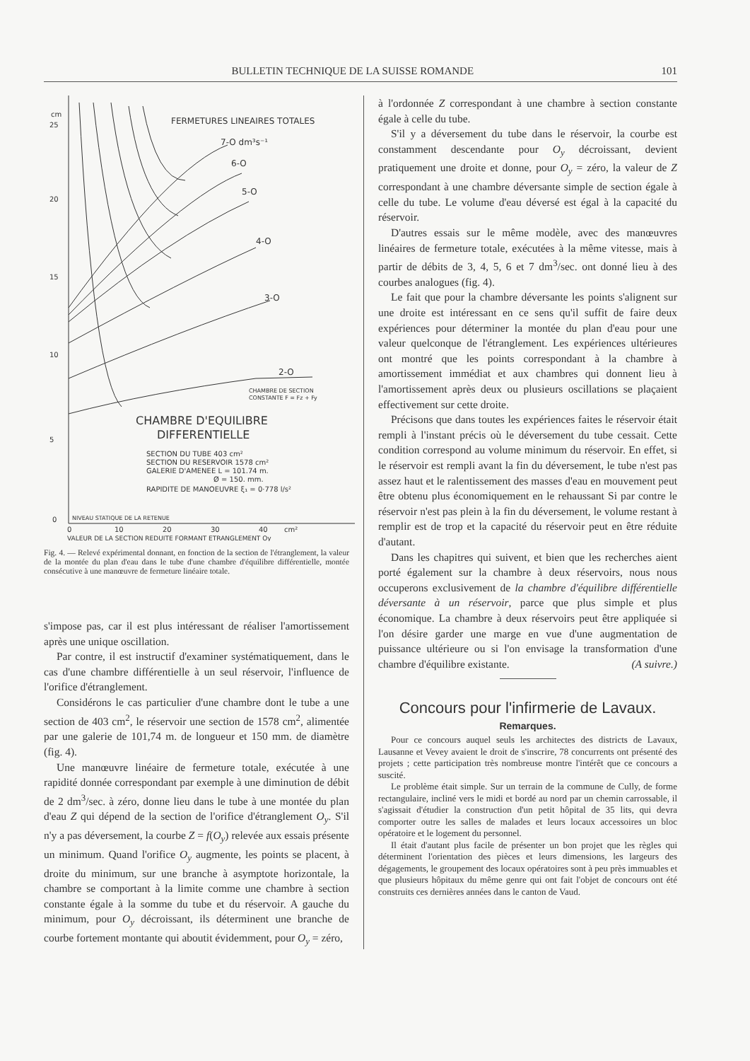BULLETIN TECHNIQUE DE LA SUISSE ROMANDE 101
cm
25
20
15
10
5
0
FERMETURES LINEAIRES TOTALES
7-O dm³s⁻¹
6-O
5-O
4-O
3-O
2-O
CHAMBRE DE SECTION
CONSTANTE F = Fz + Fy
CHAMBRE D'EQUILIBRE
DIFFERENTIELLE
SECTION DU TUBE 403 cm²
SECTION DU RESERVOIR 1578 cm²
GALERIE D'AMENEE L = 101.74 m.
Ø = 150. mm.
RAPIDITE DE MANOEUVRE ξ₁ = 0·778 l/s²
NIVEAU STATIQUE DE LA RETENUE
0
10
20
30
40
cm²
VALEUR DE LA SECTION REDUITE FORMANT ETRANGLEMENT Oy
Fig. 4. — Relevé expérimental donnant, en fonction de la section de l'étranglement, la valeur de la montée du plan d'eau dans le tube d'une chambre d'équilibre différentielle, montée consécutive à une manœuvre de fermeture linéaire totale.
s'impose pas, car il est plus intéressant de réaliser l'amortissement après une unique oscillation.
Par contre, il est instructif d'examiner systématiquement, dans le cas d'une chambre différentielle à un seul réservoir, l'influence de l'orifice d'étranglement.
Considérons le cas particulier d'une chambre dont le tube a une section de 403 cm<sup>2</sup>, le réservoir une section de 1578 cm<sup>2</sup>, alimentée par une galerie de 101,74 m. de longueur et 150 mm. de diamètre (fig. 4).
Une manœuvre linéaire de fermeture totale, exécutée à une rapidité donnée correspondant par exemple à une diminution de débit de 2 dm<sup>3</sup>/sec. à zéro, donne lieu dans le tube à une montée du plan d'eau Z qui dépend de la section de l'orifice d'étranglement O<sub>y</sub>. S'il n'y a pas déversement, la courbe Z = f(O<sub>y</sub>) relevée aux essais présente un minimum. Quand l'orifice O<sub>y</sub> augmente, les points se placent, à droite du minimum, sur une branche à asymptote horizontale, la chambre se comportant à la limite comme une chambre à section constante égale à la somme du tube et du réservoir. A gauche du minimum, pour O<sub>y</sub> décroissant, ils déterminent une branche de courbe fortement montante qui aboutit évidemment, pour O<sub>y</sub> = zéro,
à l'ordonnée Z correspondant à une chambre à section constante égale à celle du tube.
S'il y a déversement du tube dans le réservoir, la courbe est constamment descendante pour O<sub>y</sub> décroissant, devient pratiquement une droite et donne, pour O<sub>y</sub> = zéro, la valeur de Z correspondant à une chambre déversante simple de section égale à celle du tube. Le volume d'eau déversé est égal à la capacité du réservoir.
D'autres essais sur le même modèle, avec des manœuvres linéaires de fermeture totale, exécutées à la même vitesse, mais à partir de débits de 3, 4, 5, 6 et 7 dm<sup>3</sup>/sec. ont donné lieu à des courbes analogues (fig. 4).
Le fait que pour la chambre déversante les points s'alignent sur une droite est intéressant en ce sens qu'il suffit de faire deux expériences pour déterminer la montée du plan d'eau pour une valeur quelconque de l'étranglement. Les expériences ultérieures ont montré que les points correspondant à la chambre à amortissement immédiat et aux chambres qui donnent lieu à l'amortissement après deux ou plusieurs oscillations se plaçaient effectivement sur cette droite.
Précisons que dans toutes les expériences faites le réservoir était rempli à l'instant précis où le déversement du tube cessait. Cette condition correspond au volume minimum du réservoir. En effet, si le réservoir est rempli avant la fin du déversement, le tube n'est pas assez haut et le ralentissement des masses d'eau en mouvement peut être obtenu plus économiquement en le rehaussant Si par contre le réservoir n'est pas plein à la fin du déversement, le volume restant à remplir est de trop et la capacité du réservoir peut en être réduite d'autant.
Dans les chapitres qui suivent, et bien que les recherches aient porté également sur la chambre à deux réservoirs, nous nous occuperons exclusivement de la chambre d'équilibre différentielle déversante à un réservoir, parce que plus simple et plus économique. La chambre à deux réservoirs peut être appliquée si l'on désire garder une marge en vue d'une augmentation de puissance ultérieure ou si l'on envisage la transformation d'une chambre d'équilibre existante. (A suivre.)
Concours pour l'infirmerie de Lavaux.
Remarques.
Pour ce concours auquel seuls les architectes des districts de Lavaux, Lausanne et Vevey avaient le droit de s'inscrire, 78 concurrents ont présenté des projets ; cette participation très nombreuse montre l'intérêt que ce concours a suscité.
Le problème était simple. Sur un terrain de la commune de Cully, de forme rectangulaire, incliné vers le midi et bordé au nord par un chemin carrossable, il s'agissait d'étudier la construction d'un petit hôpital de 35 lits, qui devra comporter outre les salles de malades et leurs locaux accessoires un bloc opératoire et le logement du personnel.
Il était d'autant plus facile de présenter un bon projet que les règles qui déterminent l'orientation des pièces et leurs dimensions, les largeurs des dégagements, le groupement des locaux opératoires sont à peu près immuables et que plusieurs hôpitaux du même genre qui ont fait l'objet de concours ont été construits ces dernières années dans le canton de Vaud.